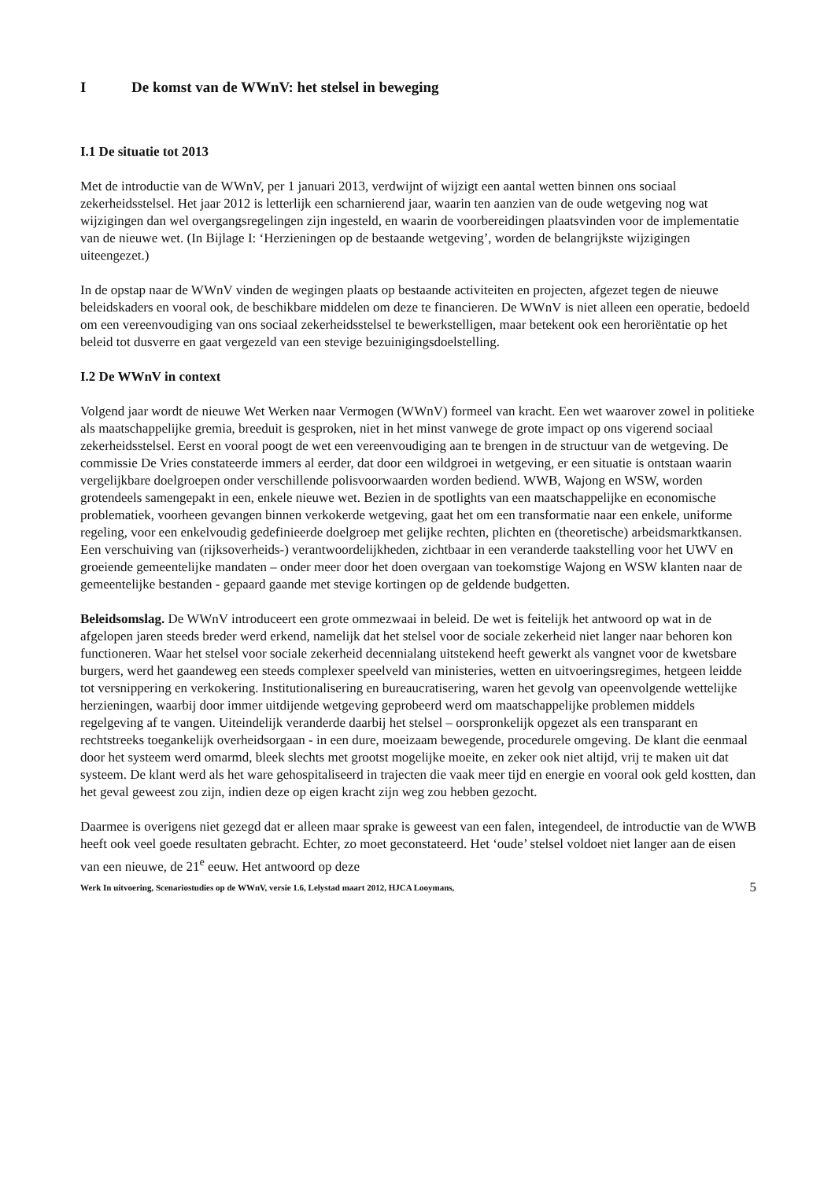I De komst van de WWnV: het stelsel in beweging
I.1 De situatie tot 2013
Met de introductie van de WWnV, per 1 januari 2013, verdwijnt of wijzigt een aantal wetten binnen ons sociaal zekerheidsstelsel. Het jaar 2012 is letterlijk een scharnierend jaar, waarin ten aanzien van de oude wetgeving nog wat wijzigingen dan wel overgangsregelingen zijn ingesteld, en waarin de voorbereidingen plaatsvinden voor de implementatie van de nieuwe wet. (In Bijlage I: ‘Herzieningen op de bestaande wetgeving’, worden de belangrijkste wijzigingen uiteengezet.)
In de opstap naar de WWnV vinden de wegingen plaats op bestaande activiteiten en projecten, afgezet tegen de nieuwe beleidskaders en vooral ook, de beschikbare middelen om deze te financieren. De WWnV is niet alleen een operatie, bedoeld om een vereenvoudiging van ons sociaal zekerheidsstelsel te bewerkstelligen, maar betekent ook een heroriëntatie op het beleid tot dusverre en gaat vergezeld van een stevige bezuinigingsdoelstelling.
I.2 De WWnV in context
Volgend jaar wordt de nieuwe Wet Werken naar Vermogen (WWnV) formeel van kracht. Een wet waarover zowel in politieke als maatschappelijke gremia, breeduit is gesproken, niet in het minst vanwege de grote impact op ons vigerend sociaal zekerheidsstelsel. Eerst en vooral poogt de wet een vereenvoudiging aan te brengen in de structuur van de wetgeving. De commissie De Vries constateerde immers al eerder, dat door een wildgroei in wetgeving, er een situatie is ontstaan waarin vergelijkbare doelgroepen onder verschillende polisvoorwaarden worden bediend. WWB, Wajong en WSW, worden grotendeels samengepakt in een, enkele nieuwe wet. Bezien in de spotlights van een maatschappelijke en economische problematiek, voorheen gevangen binnen verkokerde wetgeving, gaat het om een transformatie naar een enkele, uniforme regeling, voor een enkelvoudig gedefinieerde doelgroep met gelijke rechten, plichten en (theoretische) arbeidsmarktkansen. Een verschuiving van (rijksoverheids-) verantwoordelijkheden, zichtbaar in een veranderde taakstelling voor het UWV en groeiende gemeentelijke mandaten – onder meer door het doen overgaan van toekomstige Wajong en WSW klanten naar de gemeentelijke bestanden - gepaard gaande met stevige kortingen op de geldende budgetten.
Beleidsomslag. De WWnV introduceert een grote ommezwaai in beleid. De wet is feitelijk het antwoord op wat in de afgelopen jaren steeds breder werd erkend, namelijk dat het stelsel voor de sociale zekerheid niet langer naar behoren kon functioneren. Waar het stelsel voor sociale zekerheid decennialang uitstekend heeft gewerkt als vangnet voor de kwetsbare burgers, werd het gaandeweg een steeds complexer speelveld van ministeries, wetten en uitvoeringsregimes, hetgeen leidde tot versnippering en verkokering. Institutionalisering en bureaucratisering, waren het gevolg van opeenvolgende wettelijke herzieningen, waarbij door immer uitdijende wetgeving geprobeerd werd om maatschappelijke problemen middels regelgeving af te vangen. Uiteindelijk veranderde daarbij het stelsel – oorspronkelijk opgezet als een transparant en rechtstreeks toegankelijk overheidsorgaan - in een dure, moeizaam bewegende, procedurele omgeving. De klant die eenmaal door het systeem werd omarmd, bleek slechts met grootst mogelijke moeite, en zeker ook niet altijd, vrij te maken uit dat systeem. De klant werd als het ware gehospitaliseerd in trajecten die vaak meer tijd en energie en vooral ook geld kostten, dan het geval geweest zou zijn, indien deze op eigen kracht zijn weg zou hebben gezocht.
Daarmee is overigens niet gezegd dat er alleen maar sprake is geweest van een falen, integendeel, de introductie van de WWB heeft ook veel goede resultaten gebracht. Echter, zo moet geconstateerd. Het ‘oude’ stelsel voldoet niet langer aan de eisen van een nieuwe, de 21<sup>e</sup> eeuw. Het antwoord op deze
Werk In uitvoering, Scenariostudies op de WWnV, versie 1.6, Lelystad maart 2012, HJCA Looymans, 5